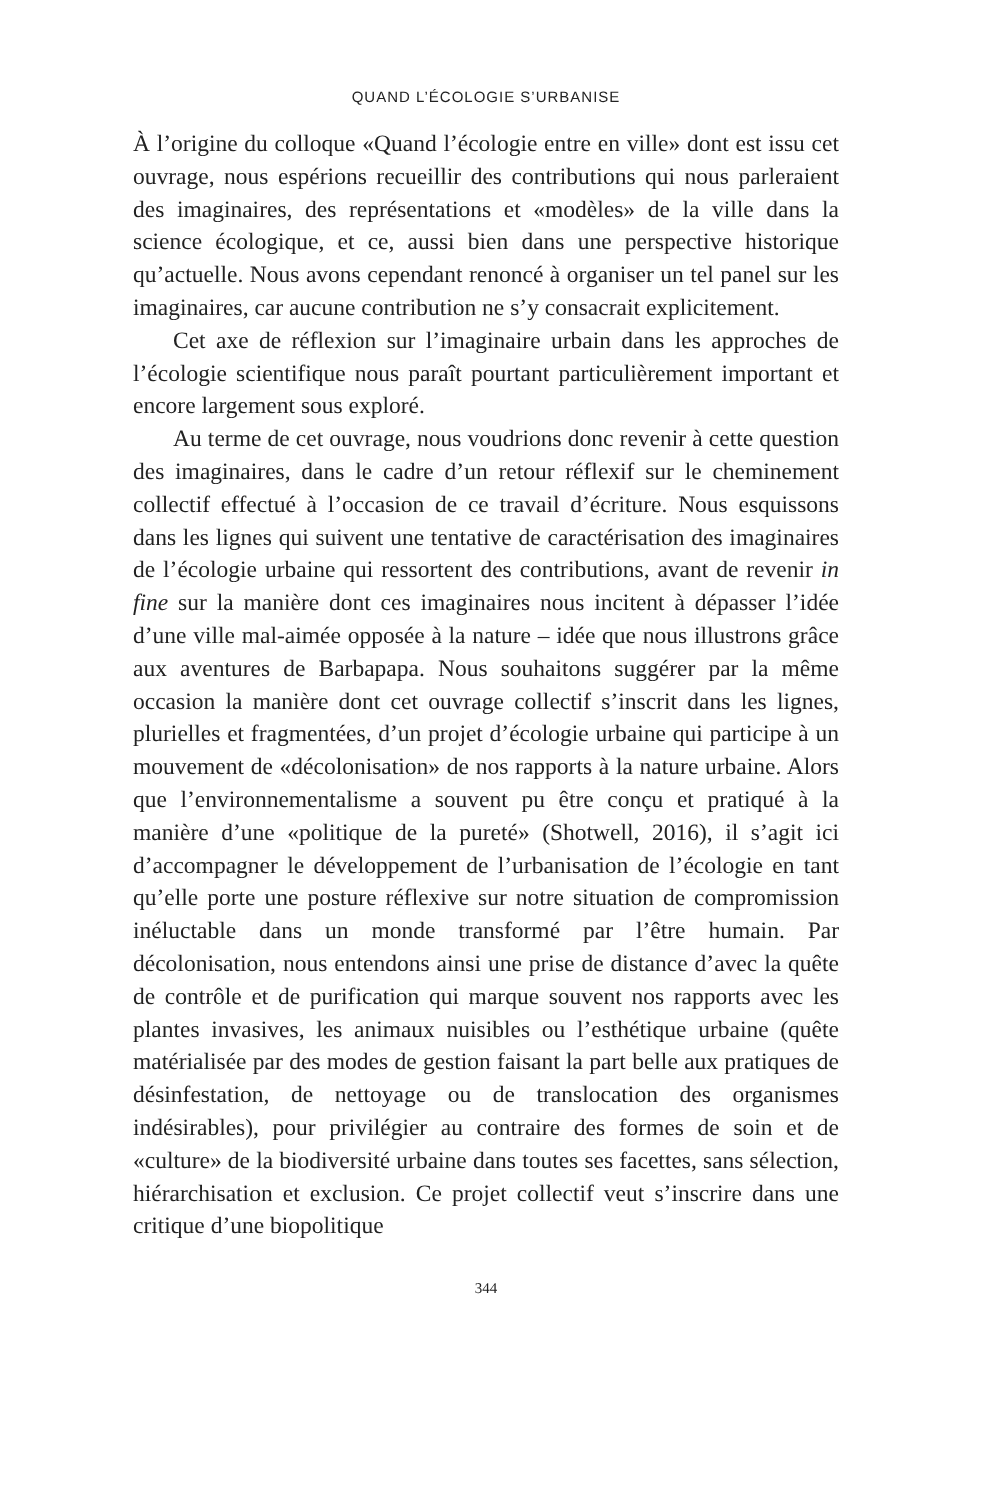QUAND L’ÉCOLOGIE S’URBANISE
À l’origine du colloque «Quand l’écologie entre en ville» dont est issu cet ouvrage, nous espérions recueillir des contributions qui nous parleraient des imaginaires, des représentations et «modèles» de la ville dans la science écologique, et ce, aussi bien dans une perspective historique qu’actuelle. Nous avons cependant renoncé à organiser un tel panel sur les imaginaires, car aucune contribution ne s’y consacrait explicitement.
Cet axe de réflexion sur l’imaginaire urbain dans les approches de l’écologie scientifique nous paraît pourtant particulièrement important et encore largement sous exploré.
Au terme de cet ouvrage, nous voudrions donc revenir à cette question des imaginaires, dans le cadre d’un retour réflexif sur le cheminement collectif effectué à l’occasion de ce travail d’écriture. Nous esquissons dans les lignes qui suivent une tentative de caractérisation des imaginaires de l’écologie urbaine qui ressortent des contributions, avant de revenir in fine sur la manière dont ces imaginaires nous incitent à dépasser l’idée d’une ville mal-aimée opposée à la nature – idée que nous illustrons grâce aux aventures de Barbapapa. Nous souhaitons suggérer par la même occasion la manière dont cet ouvrage collectif s’inscrit dans les lignes, plurielles et fragmentées, d’un projet d’écologie urbaine qui participe à un mouvement de «décolonisation» de nos rapports à la nature urbaine. Alors que l’environnementalisme a souvent pu être conçu et pratiqué à la manière d’une «politique de la pureté» (Shotwell, 2016), il s’agit ici d’accompagner le développement de l’urbanisation de l’écologie en tant qu’elle porte une posture réflexive sur notre situation de compromission inéluctable dans un monde transformé par l’être humain. Par décolonisation, nous entendons ainsi une prise de distance d’avec la quête de contrôle et de purification qui marque souvent nos rapports avec les plantes invasives, les animaux nuisibles ou l’esthétique urbaine (quête matérialisée par des modes de gestion faisant la part belle aux pratiques de désinfestation, de nettoyage ou de translocation des organismes indésirables), pour privilégier au contraire des formes de soin et de «culture» de la biodiversité urbaine dans toutes ses facettes, sans sélection, hiérarchisation et exclusion. Ce projet collectif veut s’inscrire dans une critique d’une biopolitique
344